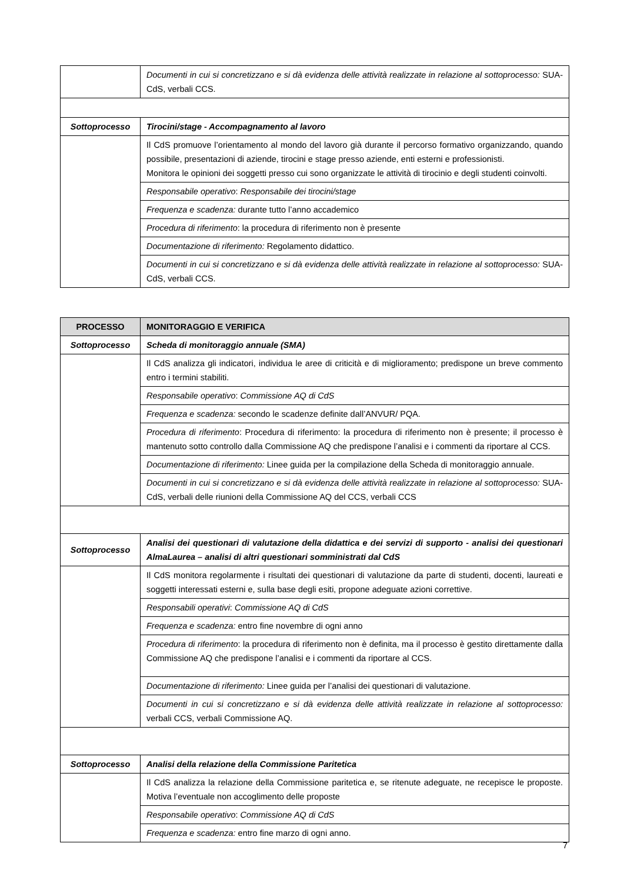| | Documenti in cui si concretizzano e si dà evidenza delle attività realizzate in relazione al sottoprocesso: SUA-CdS, verbali CCS. |
| Sottoprocesso | Tirocini/stage - Accompagnamento al lavoro |
| | Il CdS promuove l’orientamento al mondo del lavoro già durante il percorso formativo organizzando, quando possibile, presentazioni di aziende, tirocini e stage presso aziende, enti esterni e professionisti. Monitora le opinioni dei soggetti presso cui sono organizzate le attività di tirocinio e degli studenti coinvolti. |
| | Responsabile operativo : Responsabile dei tirocini/stage |
| | Frequenza e scadenza: durante tutto l’anno accademico |
| | Procedura di riferimento : la procedura di riferimento non è presente |
| | Documentazione di riferimento: Regolamento didattico. |
| | Documenti in cui si concretizzano e si dà evidenza delle attività realizzate in relazione al sottoprocesso: SUA-CdS, verbali CCS. |
| PROCESSO | MONITORAGGIO E VERIFICA |
| Sottoprocesso | Scheda di monitoraggio annuale (SMA) |
| | Il CdS analizza gli indicatori, individua le aree di criticità e di miglioramento; predispone un breve commento entro i termini stabiliti. |
| | Responsabile operativo : Commissione AQ di CdS |
| | Frequenza e scadenza: secondo le scadenze definite dall’ANVUR/ PQA. |
| | Procedura di riferimento : Procedura di riferimento: la procedura di riferimento non è presente; il processo è mantenuto sotto controllo dalla Commissione AQ che predispone l’analisi e i commenti da riportare al CCS. |
| | Documentazione di riferimento: Linee guida per la compilazione della Scheda di monitoraggio annuale. |
| | Documenti in cui si concretizzano e si dà evidenza delle attività realizzate in relazione al sottoprocesso: SUA-CdS, verbali delle riunioni della Commissione AQ del CCS, verbali CCS |
| Sottoprocesso | Analisi dei questionari di valutazione della didattica e dei servizi di supporto - analisi dei questionari AlmaLaurea – analisi di altri questionari somministrati dal CdS |
| | Il CdS monitora regolarmente i risultati dei questionari di valutazione da parte di studenti, docenti, laureati e soggetti interessati esterni e, sulla base degli esiti, propone adeguate azioni correttive. |
| | Responsabili operativi : Commissione AQ di CdS |
| | Frequenza e scadenza: entro fine novembre di ogni anno |
| | Procedura di riferimento : la procedura di riferimento non è definita, ma il processo è gestito direttamente dalla Commissione AQ che predispone l’analisi e i commenti da riportare al CCS. |
| | Documentazione di riferimento: Linee guida per l’analisi dei questionari di valutazione. |
| | Documenti in cui si concretizzano e si dà evidenza delle attività realizzate in relazione al sottoprocesso: verbali CCS, verbali Commissione AQ. |
| Sottoprocesso | Analisi della relazione della Commissione Paritetica |
| | Il CdS analizza la relazione della Commissione paritetica e, se ritenute adeguate, ne recepisce le proposte. Motiva l’eventuale non accoglimento delle proposte |
| | Responsabile operativo : Commissione AQ di CdS |
| | Frequenza e scadenza: entro fine marzo di ogni anno. |
7